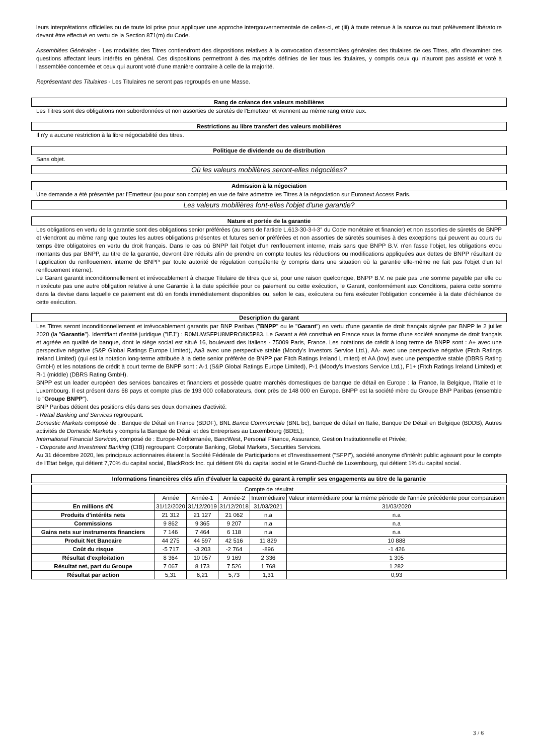leurs interprétations officielles ou de toute loi prise pour appliquer une approche intergouvernementale de celles-ci, et (iii) à toute retenue à la source ou tout prélèvement libératoire devant être effectué en vertu de la Section 871(m) du Code.
Assemblées Générales - Les modalités des Titres contiendront des dispositions relatives à la convocation d'assemblées générales des titulaires de ces Titres, afin d'examiner des questions affectant leurs intérêts en général. Ces dispositions permettront à des majorités définies de lier tous les titulaires, y compris ceux qui n'auront pas assisté et voté à l'assemblée concernée et ceux qui auront voté d'une manière contraire à celle de la majorité.
Représentant des Titulaires - Les Titulaires ne seront pas regroupés en une Masse.
Rang de créance des valeurs mobilières
Les Titres sont des obligations non subordonnées et non assorties de sûretés de l'Emetteur et viennent au même rang entre eux.
Restrictions au libre transfert des valeurs mobilières
Il n'y a aucune restriction à la libre négociabilité des titres.
Politique de dividende ou de distribution
Sans objet.
Où les valeurs mobilières seront-elles négociées?
Admission à la négociation
Une demande a été présentée par l'Emetteur (ou pour son compte) en vue de faire admettre les Titres à la négociation sur Euronext Access Paris.
Les valeurs mobilières font-elles l'objet d'une garantie?
Nature et portée de la garantie
Les obligations en vertu de la garantie sont des obligations senior préférées (au sens de l'article L.613-30-3-I-3° du Code monétaire et financier) et non assorties de sûretés de BNPP et viendront au même rang que toutes les autres obligations présentes et futures senior préférées et non assorties de sûretés soumises à des exceptions qui peuvent au cours du temps être obligatoires en vertu du droit français. Dans le cas où BNPP fait l'objet d'un renflouement interne, mais sans que BNPP B.V. n'en fasse l'objet, les obligations et/ou montants dus par BNPP, au titre de la garantie, devront être réduits afin de prendre en compte toutes les réductions ou modifications appliquées aux dettes de BNPP résultant de l'application du renflouement interne de BNPP par toute autorité de régulation compétente (y compris dans une situation où la garantie elle-même ne fait pas l'objet d'un tel renflouement interne).
Le Garant garantit inconditionnellement et irrévocablement à chaque Titulaire de titres que si, pour une raison quelconque, BNPP B.V. ne paie pas une somme payable par elle ou n'exécute pas une autre obligation relative à une Garantie à la date spécifiée pour ce paiement ou cette exécution, le Garant, conformément aux Conditions, paiera cette somme dans la devise dans laquelle ce paiement est dû en fonds immédiatement disponibles ou, selon le cas, exécutera ou fera exécuter l'obligation concernée à la date d'échéance de cette exécution.
Description du garant
Les Titres seront inconditionnellement et irrévocablement garantis par BNP Paribas ("BNPP" ou le "Garant") en vertu d'une garantie de droit français signée par BNPP le 2 juillet 2020 (la "Garantie"). Identifiant d'entité juridique ("IEJ") : R0MUWSFPU8MPRO8K5P83. Le Garant a été constitué en France sous la forme d'une société anonyme de droit français et agréée en qualité de banque, dont le siège social est situé 16, boulevard des Italiens - 75009 Paris, France. Les notations de crédit à long terme de BNPP sont : A+ avec une perspective négative (S&P Global Ratings Europe Limited), Aa3 avec une perspective stable (Moody's Investors Service Ltd.), AA- avec une perspective négative (Fitch Ratings Ireland Limited) (qui est la notation long-terme attribuée à la dette senior préférée de BNPP par Fitch Ratings Ireland Limited) et AA (low) avec une perspective stable (DBRS Rating GmbH) et les notations de crédit à court terme de BNPP sont : A-1 (S&P Global Ratings Europe Limited), P-1 (Moody's Investors Service Ltd.), F1+ (Fitch Ratings Ireland Limited) et R-1 (middle) (DBRS Rating GmbH).
BNPP est un leader européen des services bancaires et financiers et possède quatre marchés domestiques de banque de détail en Europe : la France, la Belgique, l'Italie et le Luxembourg. Il est présent dans 68 pays et compte plus de 193 000 collaborateurs, dont près de 148 000 en Europe. BNPP est la société mère du Groupe BNP Paribas (ensemble le "Groupe BNPP").
BNP Paribas détient des positions clés dans ses deux domaines d'activité:
- Retail Banking and Services regroupant:
Domestic Markets composé de : Banque de Détail en France (BDDF), BNL Banca Commerciale (BNL bc), banque de détail en Italie, Banque De Détail en Belgique (BDDB), Autres activités de Domestic Markets y compris la Banque de Détail et des Entreprises au Luxembourg (BDEL);
International Financial Services, composé de : Europe-Méditerranée, BancWest, Personal Finance, Assurance, Gestion Institutionnelle et Privée;
- Corporate and Investment Banking (CIB) regroupant: Corporate Banking, Global Markets, Securities Services.
Au 31 décembre 2020, les principaux actionnaires étaient la Société Fédérale de Participations et d'Investissement ("SFPI"), société anonyme d'intérêt public agissant pour le compte de l'Etat belge, qui détient 7,70% du capital social, BlackRock Inc. qui détient 6% du capital social et le Grand-Duché de Luxembourg, qui détient 1% du capital social.
Informations financières clés afin d'évaluer la capacité du garant à remplir ses engagements au titre de la garantie
| Compte de résultat | | | | | |
| --- | --- | --- | --- | --- | --- |
| | Année | Année-1 | Année-2 | Intermédiaire | Valeur intermédiaire pour la même période de l'année précédente pour comparaison |
| En millions d'€ | 31/12/2020 | 31/12/2019 | 31/12/2018 | 31/03/2021 | 31/03/2020 |
| Produits d'intérêts nets | 21 312 | 21 127 | 21 062 | n.a | n.a |
| Commissions | 9 862 | 9 365 | 9 207 | n.a | n.a |
| Gains nets sur instruments financiers | 7 146 | 7 464 | 6 118 | n.a | n.a |
| Produit Net Bancaire | 44 275 | 44 597 | 42 516 | 11 829 | 10 888 |
| Coût du risque | -5 717 | -3 203 | -2 764 | -896 | -1 426 |
| Résultat d'exploitation | 8 364 | 10 057 | 9 169 | 2 336 | 1 305 |
| Résultat net, part du Groupe | 7 067 | 8 173 | 7 526 | 1 768 | 1 282 |
| Résultat par action | 5,31 | 6,21 | 5,73 | 1,31 | 0,93 |
3 / 6